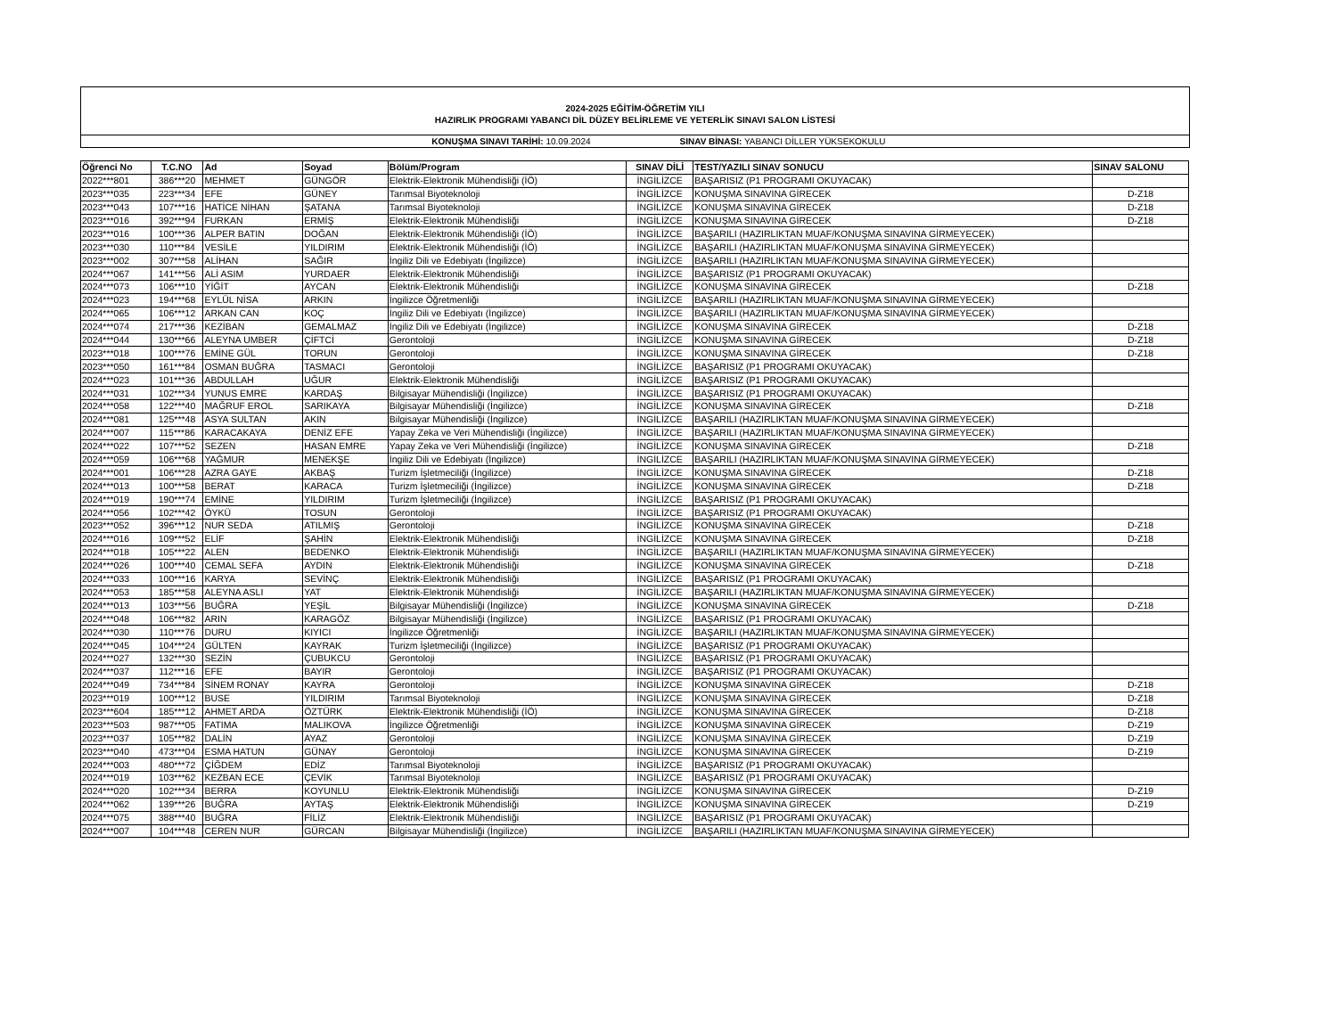2024-2025 EĞİTİM-ÖĞRETİM YILI
HAZIRLIK PROGRAMI YABANCI DİL DÜZEY BELİRLEME VE YETERLİK SINAVI SALON LİSTESİ
KONUŞMA SINAVI TARİHİ: 10.09.2024
SINAV BİNASI: YABANCI DİLLER YÜKSEKOKULU
| Öğrenci No | T.C.NO | Ad | Soyad | Bölüm/Program | SINAV DİLİ | TEST/YAZILI SINAV SONUCU | SINAV SALONU |
| --- | --- | --- | --- | --- | --- | --- | --- |
| 2022***801 | 386***20 | MEHMET | GÜNGÖR | Elektrik-Elektronik Mühendisliği (İÖ) | İNGİLİZCE | BAŞARISIZ (P1 PROGRAMI OKUYACAK) | |
| 2023***035 | 223***34 | EFE | GÜNEY | Tarımsal Biyoteknoloji | İNGİLİZCE | KONUŞMA SINAVINA GİRECEK | D-Z18 |
| 2023***043 | 107***16 | HATİCE NİHAN | ŞATANA | Tarımsal Biyoteknoloji | İNGİLİZCE | KONUŞMA SINAVINA GİRECEK | D-Z18 |
| 2023***016 | 392***94 | FURKAN | ERMİŞ | Elektrik-Elektronik Mühendisliği | İNGİLİZCE | KONUŞMA SINAVINA GİRECEK | D-Z18 |
| 2023***016 | 100***36 | ALPER BATIN | DOĞAN | Elektrik-Elektronik Mühendisliği (İÖ) | İNGİLİZCE | BAŞARILI (HAZIRLIKTAN MUAF/KONUŞMA SINAVINA GİRMEYECEK) | |
| 2023***030 | 110***84 | VESİLE | YILDIRIM | Elektrik-Elektronik Mühendisliği (İÖ) | İNGİLİZCE | BAŞARILI (HAZIRLIKTAN MUAF/KONUŞMA SINAVINA GİRMEYECEK) | |
| 2023***002 | 307***58 | ALİHAN | SAĞIR | İngiliz Dili ve Edebiyatı (İngilizce) | İNGİLİZCE | BAŞARILI (HAZIRLIKTAN MUAF/KONUŞMA SINAVINA GİRMEYECEK) | |
| 2024***067 | 141***56 | ALİ ASIM | YURDAER | Elektrik-Elektronik Mühendisliği | İNGİLİZCE | BAŞARISIZ (P1 PROGRAMI OKUYACAK) | |
| 2024***073 | 106***10 | YİĞİT | AYCAN | Elektrik-Elektronik Mühendisliği | İNGİLİZCE | KONUŞMA SINAVINA GİRECEK | D-Z18 |
| 2024***023 | 194***68 | EYLÜL NİSA | ARKIN | İngilizce Öğretmenliği | İNGİLİZCE | BAŞARILI (HAZIRLIKTAN MUAF/KONUŞMA SINAVINA GİRMEYECEK) | |
| 2024***065 | 106***12 | ARKAN CAN | KOÇ | İngiliz Dili ve Edebiyatı (İngilizce) | İNGİLİZCE | BAŞARILI (HAZIRLIKTAN MUAF/KONUŞMA SINAVINA GİRMEYECEK) | |
| 2024***074 | 217***36 | KEZİBAN | GEMALMAZ | İngiliz Dili ve Edebiyatı (İngilizce) | İNGİLİZCE | KONUŞMA SINAVINA GİRECEK | D-Z18 |
| 2024***044 | 130***66 | ALEYNA UMBER | ÇİFTCİ | Gerontoloji | İNGİLİZCE | KONUŞMA SINAVINA GİRECEK | D-Z18 |
| 2023***018 | 100***76 | EMİNE GÜL | TORUN | Gerontoloji | İNGİLİZCE | KONUŞMA SINAVINA GİRECEK | D-Z18 |
| 2023***050 | 161***84 | OSMAN BUĞRA | TASMACI | Gerontoloji | İNGİLİZCE | BAŞARISIZ (P1 PROGRAMI OKUYACAK) | |
| 2024***023 | 101***36 | ABDULLAH | UĞUR | Elektrik-Elektronik Mühendisliği | İNGİLİZCE | BAŞARISIZ (P1 PROGRAMI OKUYACAK) | |
| 2024***031 | 102***34 | YUNUS EMRE | KARDAŞ | Bilgisayar Mühendisliği (İngilizce) | İNGİLİZCE | BAŞARISIZ (P1 PROGRAMI OKUYACAK) | |
| 2024***058 | 122***40 | MAĞRUF EROL | SARIKAYA | Bilgisayar Mühendisliği (İngilizce) | İNGİLİZCE | KONUŞMA SINAVINA GİRECEK | D-Z18 |
| 2024***081 | 125***48 | ASYA SULTAN | AKIN | Bilgisayar Mühendisliği (İngilizce) | İNGİLİZCE | BAŞARILI (HAZIRLIKTAN MUAF/KONUŞMA SINAVINA GİRMEYECEK) | |
| 2024***007 | 115***86 | KARACAKAYA | DENİZ EFE | Yapay Zeka ve Veri Mühendisliği (İngilizce) | İNGİLİZCE | BAŞARILI (HAZIRLIKTAN MUAF/KONUŞMA SINAVINA GİRMEYECEK) | |
| 2024***022 | 107***52 | SEZEN | HASAN EMRE | Yapay Zeka ve Veri Mühendisliği (İngilizce) | İNGİLİZCE | KONUŞMA SINAVINA GİRECEK | D-Z18 |
| 2024***059 | 106***68 | YAĞMUR | MENEKŞE | İngiliz Dili ve Edebiyatı (İngilizce) | İNGİLİZCE | BAŞARILI (HAZIRLIKTAN MUAF/KONUŞMA SINAVINA GİRMEYECEK) | |
| 2024***001 | 106***28 | AZRA GAYE | AKBAŞ | Turizm İşletmeciliği (İngilizce) | İNGİLİZCE | KONUŞMA SINAVINA GİRECEK | D-Z18 |
| 2024***013 | 100***58 | BERAT | KARACA | Turizm İşletmeciliği (İngilizce) | İNGİLİZCE | KONUŞMA SINAVINA GİRECEK | D-Z18 |
| 2024***019 | 190***74 | EMİNE | YILDIRIM | Turizm İşletmeciliği (İngilizce) | İNGİLİZCE | BAŞARISIZ (P1 PROGRAMI OKUYACAK) | |
| 2024***056 | 102***42 | ÖYKÜ | TOSUN | Gerontoloji | İNGİLİZCE | BAŞARISIZ (P1 PROGRAMI OKUYACAK) | |
| 2023***052 | 396***12 | NUR SEDA | ATILMIŞ | Gerontoloji | İNGİLİZCE | KONUŞMA SINAVINA GİRECEK | D-Z18 |
| 2024***016 | 109***52 | ELİF | ŞAHİN | Elektrik-Elektronik Mühendisliği | İNGİLİZCE | KONUŞMA SINAVINA GİRECEK | D-Z18 |
| 2024***018 | 105***22 | ALEN | BEDENKO | Elektrik-Elektronik Mühendisliği | İNGİLİZCE | BAŞARILI (HAZIRLIKTAN MUAF/KONUŞMA SINAVINA GİRMEYECEK) | |
| 2024***026 | 100***40 | CEMAL SEFA | AYDIN | Elektrik-Elektronik Mühendisliği | İNGİLİZCE | KONUŞMA SINAVINA GİRECEK | D-Z18 |
| 2024***033 | 100***16 | KARYA | SEVİNÇ | Elektrik-Elektronik Mühendisliği | İNGİLİZCE | BAŞARISIZ (P1 PROGRAMI OKUYACAK) | |
| 2024***053 | 185***58 | ALEYNA ASLI | YAT | Elektrik-Elektronik Mühendisliği | İNGİLİZCE | BAŞARILI (HAZIRLIKTAN MUAF/KONUŞMA SINAVINA GİRMEYECEK) | |
| 2024***013 | 103***56 | BUĞRA | YEŞİL | Bilgisayar Mühendisliği (İngilizce) | İNGİLİZCE | KONUŞMA SINAVINA GİRECEK | D-Z18 |
| 2024***048 | 106***82 | ARIN | KARAGÖZ | Bilgisayar Mühendisliği (İngilizce) | İNGİLİZCE | BAŞARISIZ (P1 PROGRAMI OKUYACAK) | |
| 2024***030 | 110***76 | DURU | KIYICI | İngilizce Öğretmenliği | İNGİLİZCE | BAŞARILI (HAZIRLIKTAN MUAF/KONUŞMA SINAVINA GİRMEYECEK) | |
| 2024***045 | 104***24 | GÜLTEN | KAYRAK | Turizm İşletmeciliği (İngilizce) | İNGİLİZCE | BAŞARISIZ (P1 PROGRAMI OKUYACAK) | |
| 2024***027 | 132***30 | SEZİN | ÇUBUKCU | Gerontoloji | İNGİLİZCE | BAŞARISIZ (P1 PROGRAMI OKUYACAK) | |
| 2024***037 | 112***16 | EFE | BAYIR | Gerontoloji | İNGİLİZCE | BAŞARISIZ (P1 PROGRAMI OKUYACAK) | |
| 2024***049 | 734***84 | SİNEM RONAY | KAYRA | Gerontoloji | İNGİLİZCE | KONUŞMA SINAVINA GİRECEK | D-Z18 |
| 2023***019 | 100***12 | BUSE | YILDIRIM | Tarımsal Biyoteknoloji | İNGİLİZCE | KONUŞMA SINAVINA GİRECEK | D-Z18 |
| 2023***604 | 185***12 | AHMET ARDA | ÖZTÜRK | Elektrik-Elektronik Mühendisliği (İÖ) | İNGİLİZCE | KONUŞMA SINAVINA GİRECEK | D-Z18 |
| 2023***503 | 987***05 | FATIMA | MALIKOVA | İngilizce Öğretmenliği | İNGİLİZCE | KONUŞMA SINAVINA GİRECEK | D-Z19 |
| 2023***037 | 105***82 | DALİN | AYAZ | Gerontoloji | İNGİLİZCE | KONUŞMA SINAVINA GİRECEK | D-Z19 |
| 2023***040 | 473***04 | ESMA HATUN | GÜNAY | Gerontoloji | İNGİLİZCE | KONUŞMA SINAVINA GİRECEK | D-Z19 |
| 2024***003 | 480***72 | ÇİĞDEM | EDİZ | Tarımsal Biyoteknoloji | İNGİLİZCE | BAŞARISIZ (P1 PROGRAMI OKUYACAK) | |
| 2024***019 | 103***62 | KEZBAN ECE | ÇEVİK | Tarımsal Biyoteknoloji | İNGİLİZCE | BAŞARISIZ (P1 PROGRAMI OKUYACAK) | |
| 2024***020 | 102***34 | BERRA | KOYUNLU | Elektrik-Elektronik Mühendisliği | İNGİLİZCE | KONUŞMA SINAVINA GİRECEK | D-Z19 |
| 2024***062 | 139***26 | BUĞRA | AYTAŞ | Elektrik-Elektronik Mühendisliği | İNGİLİZCE | KONUŞMA SINAVINA GİRECEK | D-Z19 |
| 2024***075 | 388***40 | BUĞRA | FİLİZ | Elektrik-Elektronik Mühendisliği | İNGİLİZCE | BAŞARISIZ (P1 PROGRAMI OKUYACAK) | |
| 2024***007 | 104***48 | CEREN NUR | GÜRCAN | Bilgisayar Mühendisliği (İngilizce) | İNGİLİZCE | BAŞARILI (HAZIRLIKTAN MUAF/KONUŞMA SINAVINA GİRMEYECEK) | |